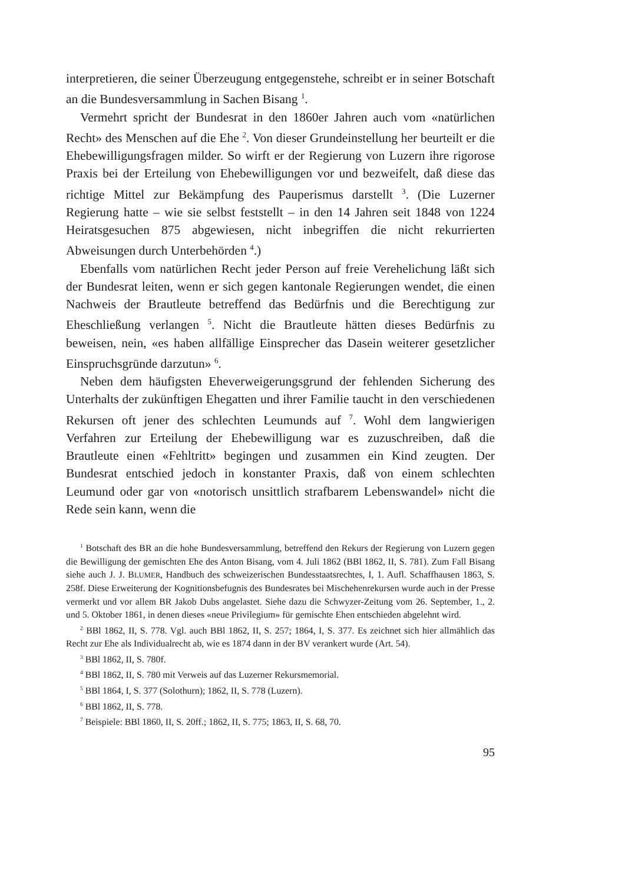interpretieren, die seiner Überzeugung entgegenstehe, schreibt er in seiner Botschaft an die Bundesversammlung in Sachen Bisang <sup>1</sup>.
Vermehrt spricht der Bundesrat in den 1860er Jahren auch vom «natürlichen Recht» des Menschen auf die Ehe <sup>2</sup>. Von dieser Grundeinstellung her beurteilt er die Ehebewilligungsfragen milder. So wirft er der Regierung von Luzern ihre rigorose Praxis bei der Erteilung von Ehebewilligungen vor und bezweifelt, daß diese das richtige Mittel zur Bekämpfung des Pauperismus darstellt <sup>3</sup>. (Die Luzerner Regierung hatte – wie sie selbst feststellt – in den 14 Jahren seit 1848 von 1224 Heiratsgesuchen 875 abgewiesen, nicht inbegriffen die nicht rekurrierten Abweisungen durch Unterbehörden <sup>4</sup>.)
Ebenfalls vom natürlichen Recht jeder Person auf freie Verehelichung läßt sich der Bundesrat leiten, wenn er sich gegen kantonale Regierungen wendet, die einen Nachweis der Brautleute betreffend das Bedürfnis und die Berechtigung zur Eheschließung verlangen <sup>5</sup>. Nicht die Brautleute hätten dieses Bedürfnis zu beweisen, nein, «es haben allfällige Einsprecher das Dasein weiterer gesetzlicher Einspruchsgründe darzutun» <sup>6</sup>.
Neben dem häufigsten Eheverweigerungsgrund der fehlenden Sicherung des Unterhalts der zukünftigen Ehegatten und ihrer Familie taucht in den verschiedenen Rekursen oft jener des schlechten Leumunds auf <sup>7</sup>. Wohl dem langwierigen Verfahren zur Erteilung der Ehebewilligung war es zuzuschreiben, daß die Brautleute einen «Fehltritt» begingen und zusammen ein Kind zeugten. Der Bundesrat entschied jedoch in konstanter Praxis, daß von einem schlechten Leumund oder gar von «notorisch unsittlich strafbarem Lebenswandel» nicht die Rede sein kann, wenn die
<sup>1</sup> Botschaft des BR an die hohe Bundesversammlung, betreffend den Rekurs der Regierung von Luzern gegen die Bewilligung der gemischten Ehe des Anton Bisang, vom 4. Juli 1862 (BBl 1862, II, S. 781). Zum Fall Bisang siehe auch J. J. BLUMER, Handbuch des schweizerischen Bundesstaatsrechtes, I, 1. Aufl. Schaffhausen 1863, S. 258f. Diese Erweiterung der Kognitionsbefugnis des Bundesrates bei Mischehenrekursen wurde auch in der Presse vermerkt und vor allem BR Jakob Dubs angelastet. Siehe dazu die Schwyzer-Zeitung vom 26. September, 1., 2. und 5. Oktober 1861, in denen dieses «neue Privilegium» für gemischte Ehen entschieden abgelehnt wird.
<sup>2</sup> BBl 1862, II, S. 778. Vgl. auch BBl 1862, II, S. 257; 1864, I, S. 377. Es zeichnet sich hier allmählich das Recht zur Ehe als Individualrecht ab, wie es 1874 dann in der BV verankert wurde (Art. 54).
<sup>3</sup> BBl 1862, II, S. 780f.
<sup>4</sup> BBl 1862, II, S. 780 mit Verweis auf das Luzerner Rekursmemorial.
<sup>5</sup> BBl 1864, I, S. 377 (Solothurn); 1862, II, S. 778 (Luzern).
<sup>6</sup> BBl 1862, II, S. 778.
<sup>7</sup> Beispiele: BBl 1860, II, S. 20ff.; 1862, II, S. 775; 1863, II, S. 68, 70.
95